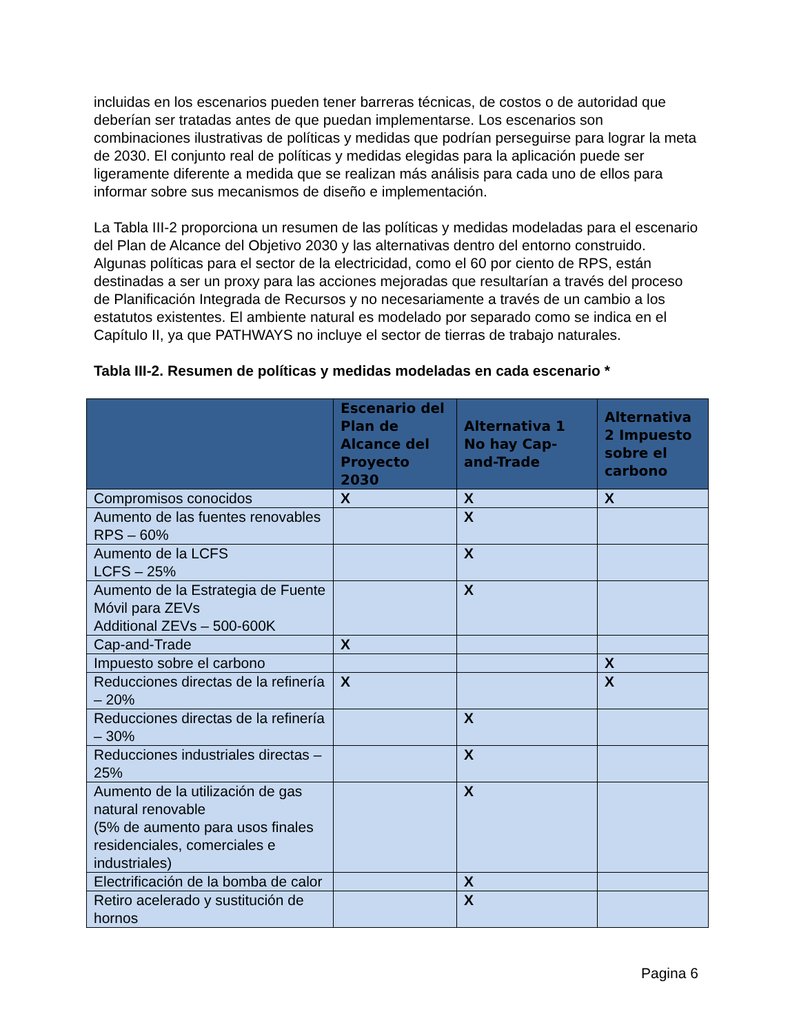incluidas en los escenarios pueden tener barreras técnicas, de costos o de autoridad que deberían ser tratadas antes de que puedan implementarse. Los escenarios son combinaciones ilustrativas de políticas y medidas que podrían perseguirse para lograr la meta de 2030. El conjunto real de políticas y medidas elegidas para la aplicación puede ser ligeramente diferente a medida que se realizan más análisis para cada uno de ellos para informar sobre sus mecanismos de diseño e implementación.
La Tabla III-2 proporciona un resumen de las políticas y medidas modeladas para el escenario del Plan de Alcance del Objetivo 2030 y las alternativas dentro del entorno construido. Algunas políticas para el sector de la electricidad, como el 60 por ciento de RPS, están destinadas a ser un proxy para las acciones mejoradas que resultarían a través del proceso de Planificación Integrada de Recursos y no necesariamente a través de un cambio a los estatutos existentes. El ambiente natural es modelado por separado como se indica en el Capítulo II, ya que PATHWAYS no incluye el sector de tierras de trabajo naturales.
Tabla III-2. Resumen de políticas y medidas modeladas en cada escenario *
| | Escenario del Plan de Alcance del Proyecto 2030 | Alternativa 1 No hay Cap-and-Trade | Alternativa 2 Impuesto sobre el carbono |
| --- | --- | --- | --- |
| Compromisos conocidos | X | X | X |
| Aumento de las fuentes renovables RPS – 60% | | X | |
| Aumento de la LCFS LCFS – 25% | | X | |
| Aumento de la Estrategia de Fuente Móvil para ZEVs Additional ZEVs – 500-600K | | X | |
| Cap-and-Trade | X | | |
| Impuesto sobre el carbono | | | X |
| Reducciones directas de la refinería – 20% | X | | X |
| Reducciones directas de la refinería – 30% | | X | |
| Reducciones industriales directas – 25% | | X | |
| Aumento de la utilización de gas natural renovable (5% de aumento para usos finales residenciales, comerciales e industriales) | | X | |
| Electrificación de la bomba de calor | | X | |
| Retiro acelerado y sustitución de hornos | | X | |
Pagina 6